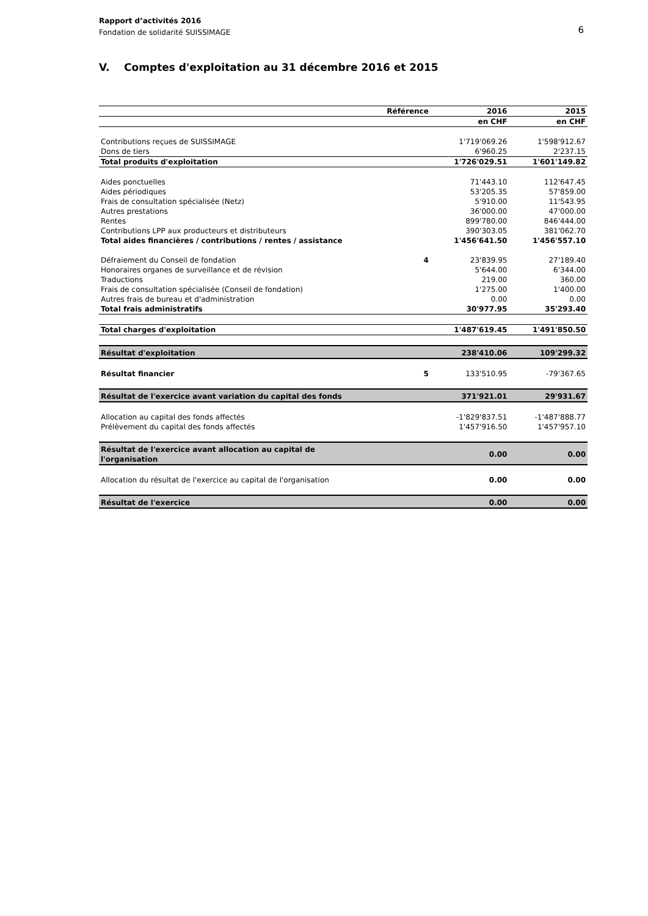Rapport d’activités 2016
Fondation de solidarité SUISSIMAGE
6
V. Comptes d'exploitation au 31 décembre 2016 et 2015
| | Référence | 2016 | 2015 |
| --- | --- | --- | --- |
| | | en CHF | en CHF |
| Contributions reçues de SUISSIMAGE | | 1'719'069.26 | 1'598'912.67 |
| Dons de tiers | | 6'960.25 | 2'237.15 |
| Total produits d'exploitation | | 1'726'029.51 | 1'601'149.82 |
| Aides ponctuelles | | 71'443.10 | 112'647.45 |
| Aides périodiques | | 53'205.35 | 57'859.00 |
| Frais de consultation spécialisée (Netz) | | 5'910.00 | 11'543.95 |
| Autres prestations | | 36'000.00 | 47'000.00 |
| Rentes | | 899'780.00 | 846'444.00 |
| Contributions LPP aux producteurs et distributeurs | | 390'303.05 | 381'062.70 |
| Total aides financières / contributions / rentes / assistance | | 1'456'641.50 | 1'456'557.10 |
| Défraiement du Conseil de fondation | 4 | 23'839.95 | 27'189.40 |
| Honoraires organes de surveillance et de révision | | 5'644.00 | 6'344.00 |
| Traductions | | 219.00 | 360.00 |
| Frais de consultation spécialisée (Conseil de fondation) | | 1'275.00 | 1'400.00 |
| Autres frais de bureau et d'administration | | 0.00 | 0.00 |
| Total frais administratifs | | 30'977.95 | 35'293.40 |
| Total charges d'exploitation | | 1'487'619.45 | 1'491'850.50 |
| Résultat d'exploitation | | 238'410.06 | 109'299.32 |
| Résultat financier | 5 | 133'510.95 | -79'367.65 |
| Résultat de l'exercice avant variation du capital des fonds | | 371'921.01 | 29'931.67 |
| Allocation au capital des fonds affectés | | -1'829'837.51 | -1'487'888.77 |
| Prélèvement du capital des fonds affectés | | 1'457'916.50 | 1'457'957.10 |
| Résultat de l'exercice avant allocation au capital de l'organisation | | 0.00 | 0.00 |
| Allocation du résultat de l'exercice au capital de l'organisation | | 0.00 | 0.00 |
| Résultat de l'exercice | | 0.00 | 0.00 |